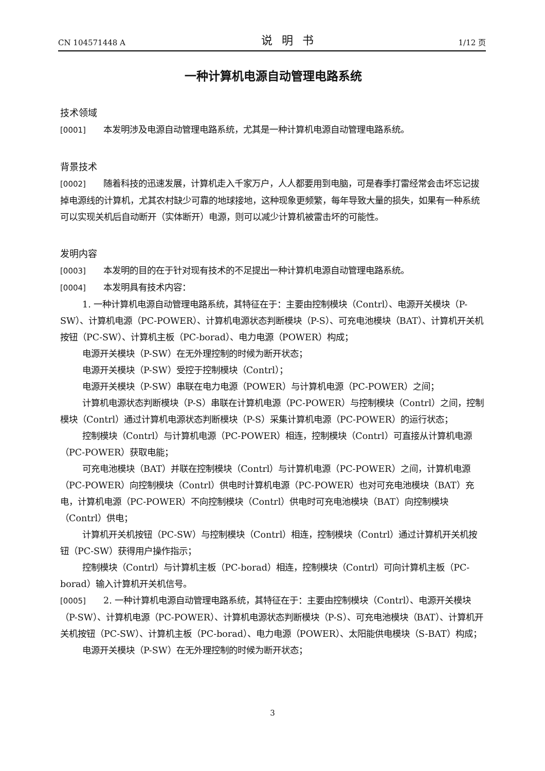CN 104571448 A 说明书 1/12 页
一种计算机电源自动管理电路系统
技术领域
[0001] 本发明涉及电源自动管理电路系统，尤其是一种计算机电源自动管理电路系统。
背景技术
[0002] 随着科技的迅速发展，计算机走入千家万户，人人都要用到电脑，可是春季打雷经常会击坏忘记拔掉电源线的计算机，尤其农村缺少可靠的地球接地，这种现象更频繁，每年导致大量的损失，如果有一种系统可以实现关机后自动断开（实体断开）电源，则可以减少计算机被雷击坏的可能性。
发明内容
[0003] 本发明的目的在于针对现有技术的不足提出一种计算机电源自动管理电路系统。
[0004] 本发明具有技术内容：
1. 一种计算机电源自动管理电路系统，其特征在于：主要由控制模块（Contrl）、电源开关模块（P-SW）、计算机电源（PC-POWER）、计算机电源状态判断模块（P-S）、可充电池模块（BAT）、计算机开关机按钮（PC-SW）、计算机主板（PC-borad）、电力电源（POWER）构成；
电源开关模块（P-SW）在无外理控制的时候为断开状态；
电源开关模块（P-SW）受控于控制模块（Contrl）；
电源开关模块（P-SW）串联在电力电源（POWER）与计算机电源（PC-POWER）之间；
计算机电源状态判断模块（P-S）串联在计算机电源（PC-POWER）与控制模块（Contrl）之间，控制模块（Contrl）通过计算机电源状态判断模块（P-S）采集计算机电源（PC-POWER）的运行状态；
控制模块（Contrl）与计算机电源（PC-POWER）相连，控制模块（Contrl）可直接从计算机电源（PC-POWER）获取电能；
可充电池模块（BAT）并联在控制模块（Contrl）与计算机电源（PC-POWER）之间，计算机电源（PC-POWER）向控制模块（Contrl）供电时计算机电源（PC-POWER）也对可充电池模块（BAT）充电，计算机电源（PC-POWER）不向控制模块（Contrl）供电时可充电池模块（BAT）向控制模块（Contrl）供电；
计算机开关机按钮（PC-SW）与控制模块（Contrl）相连，控制模块（Contrl）通过计算机开关机按钮（PC-SW）获得用户操作指示；
控制模块（Contrl）与计算机主板（PC-borad）相连，控制模块（Contrl）可向计算机主板（PC-borad）输入计算机开关机信号。
[0005] 2. 一种计算机电源自动管理电路系统，其特征在于：主要由控制模块（Contrl）、电源开关模块（P-SW）、计算机电源（PC-POWER）、计算机电源状态判断模块（P-S）、可充电池模块（BAT）、计算机开关机按钮（PC-SW）、计算机主板（PC-borad）、电力电源（POWER）、太阳能供电模块（S-BAT）构成；
电源开关模块（P-SW）在无外理控制的时候为断开状态；
3